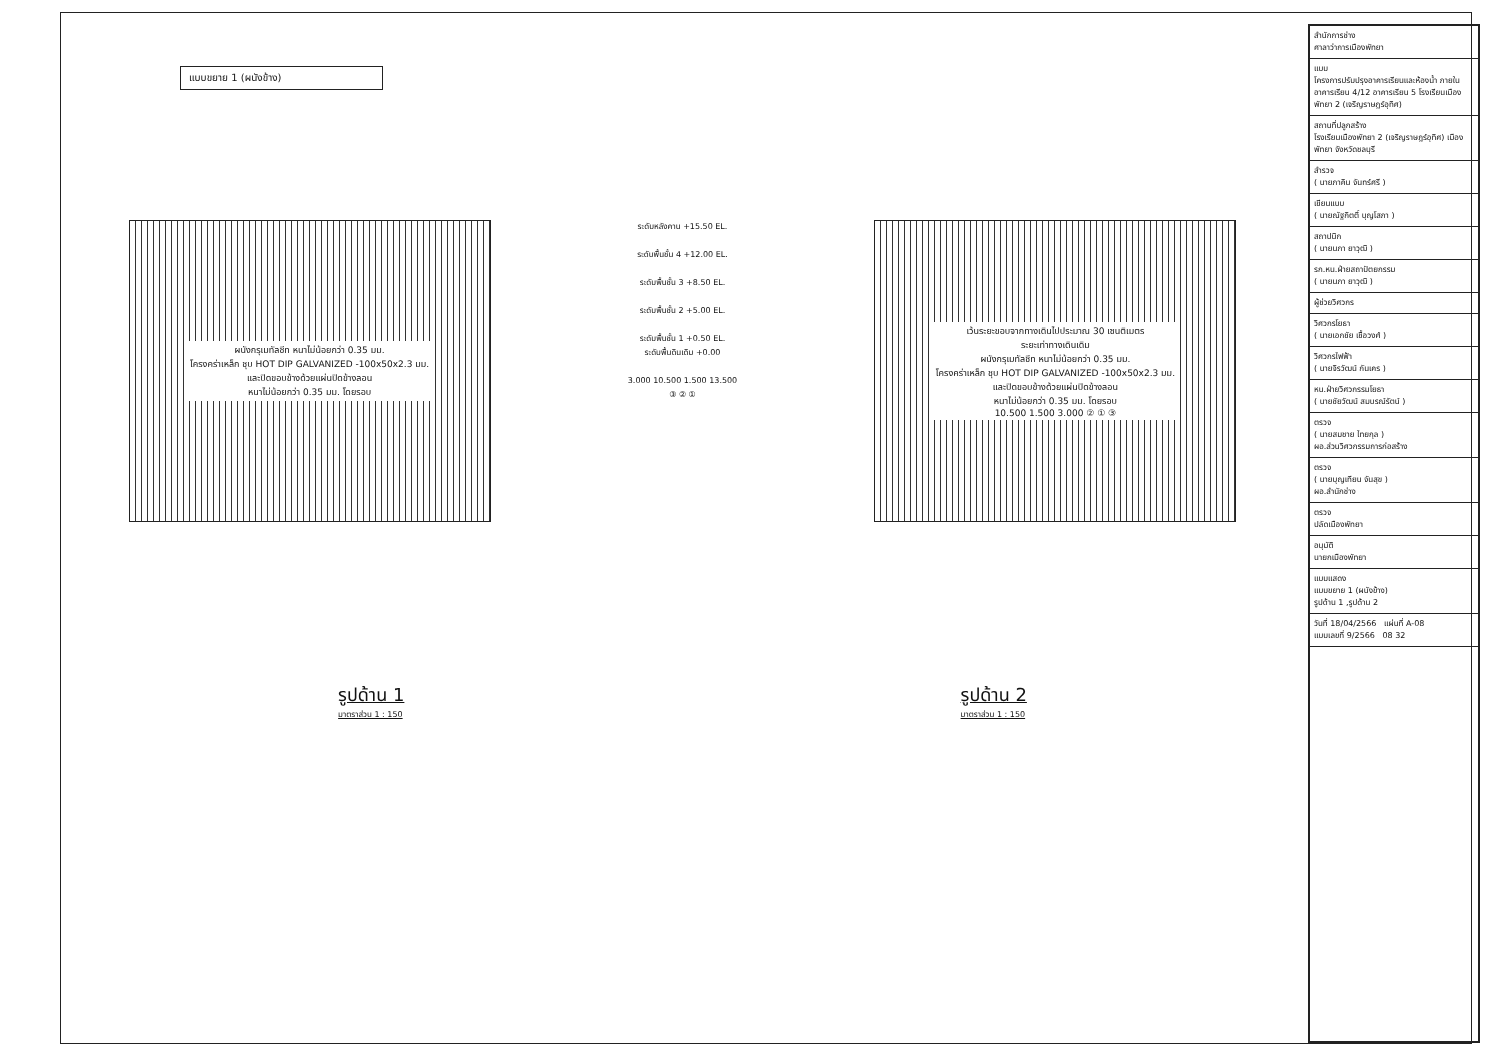แบบขยาย 1 (ผนังข้าง)
ผนังกรุเมทัลชีท หนาไม่น้อยกว่า 0.35 มม.
โครงคร่าเหล็ก ชุบ HOT DIP GALVANIZED -100x50x2.3 มม.
และปิดขอบข้างด้วยแผ่นปิดข้างลอน
หนาไม่น้อยกว่า 0.35 มม. โดยรอบ
ระดับหลังคาน +15.50 EL.
ระดับพื้นชั้น 4 +12.00 EL.
ระดับพื้นชั้น 3 +8.50 EL.
ระดับพื้นชั้น 2 +5.00 EL.
ระดับพื้นชั้น 1 +0.50 EL.
ระดับพื้นดินเดิม +0.00
3.000 10.500 1.500 13.500
③ ② ①
เว้นระยะขอบจากทางเดินไปประมาณ 30 เซนติเมตร
ระยะเท่าทางเดินเดิม
ผนังกรุเมทัลชีท หนาไม่น้อยกว่า 0.35 มม.
โครงคร่าเหล็ก ชุบ HOT DIP GALVANIZED -100x50x2.3 มม.
และปิดขอบข้างด้วยแผ่นปิดข้างลอน
หนาไม่น้อยกว่า 0.35 มม. โดยรอบ
10.500 1.500 3.000 ② ① ③
รูปด้าน 1
มาตราส่วน 1 : 150
รูปด้าน 2
มาตราส่วน 1 : 150
สำนักการช่าง
ศาลาว่าการเมืองพัทยา
แบบ
โครงการปรับปรุงอาคารเรียนและห้องน้ำ ภายในอาคารเรียน 4/12 อาคารเรียน 5 โรงเรียนเมืองพัทยา 2 (เจริญราษฎร์อุทิศ)
สถานที่ปลูกสร้าง
โรงเรียนเมืองพัทยา 2 (เจริญราษฎร์อุทิศ) เมืองพัทยา จังหวัดชลบุรี
สำรวจ
( นายภาคิน จันทร์ศรี )
เขียนแบบ
( นายณัฐกิตติ์ บุญโสภา )
สถาปนิก
( นายนภา ยาวุฒิ )
รก.หน.ฝ่ายสถาปัตยกรรม
( นายนภา ยาวุฒิ )
ผู้ช่วยวิศวกร
วิศวกรโยธา
( นายเอกชัย เชื้อวงศ์ )
วิศวกรไฟฟ้า
( นายจิรวัฒน์ กันเคร )
หน.ฝ่ายวิศวกรรมโยธา
( นายชัยวัฒน์ สมบรณ์รัตน์ )
ตรวจ
( นายสมชาย ไทยกุล )
ผอ.ส่วนวิศวกรรมการก่อสร้าง
ตรวจ
( นายบุญเทียน จันสุข )
ผอ.สำนักช่าง
ตรวจ
ปลัดเมืองพัทยา
อนุมัติ
นายกเมืองพัทยา
แบบแสดง
แบบขยาย 1 (ผนังข้าง)
รูปด้าน 1 ,รูปด้าน 2
วันที่ 18/04/2566 แผ่นที่ A-08
แบบเลขที่ 9/2566 08 32